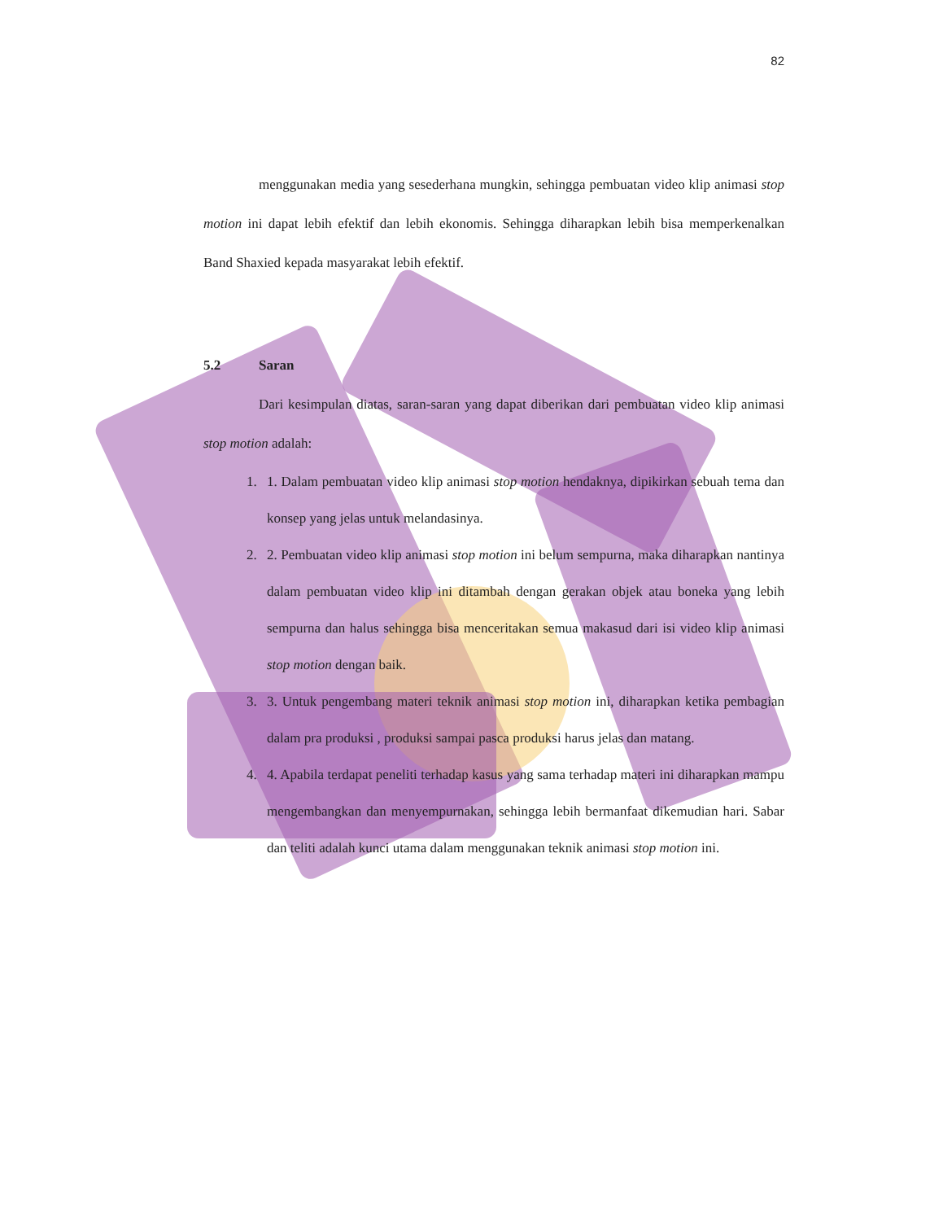82
menggunakan media yang sesederhana mungkin, sehingga pembuatan video klip animasi stop motion ini dapat lebih efektif dan lebih ekonomis. Sehingga diharapkan lebih bisa memperkenalkan Band Shaxied kepada masyarakat lebih efektif.
5.2 Saran
Dari kesimpulan diatas, saran-saran yang dapat diberikan dari pembuatan video klip animasi stop motion adalah:
1. 1. Dalam pembuatan video klip animasi stop motion hendaknya, dipikirkan sebuah tema dan konsep yang jelas untuk melandasinya.
2. 2. Pembuatan video klip animasi stop motion ini belum sempurna, maka diharapkan nantinya dalam pembuatan video klip ini ditambah dengan gerakan objek atau boneka yang lebih sempurna dan halus sehingga bisa menceritakan semua makasud dari isi video klip animasi stop motion dengan baik.
3. 3. Untuk pengembang materi teknik animasi stop motion ini, diharapkan ketika pembagian dalam pra produksi , produksi sampai pasca produksi harus jelas dan matang.
4. 4. Apabila terdapat peneliti terhadap kasus yang sama terhadap materi ini diharapkan mampu mengembangkan dan menyempurnakan, sehingga lebih bermanfaat dikemudian hari. Sabar dan teliti adalah kunci utama dalam menggunakan teknik animasi stop motion ini.